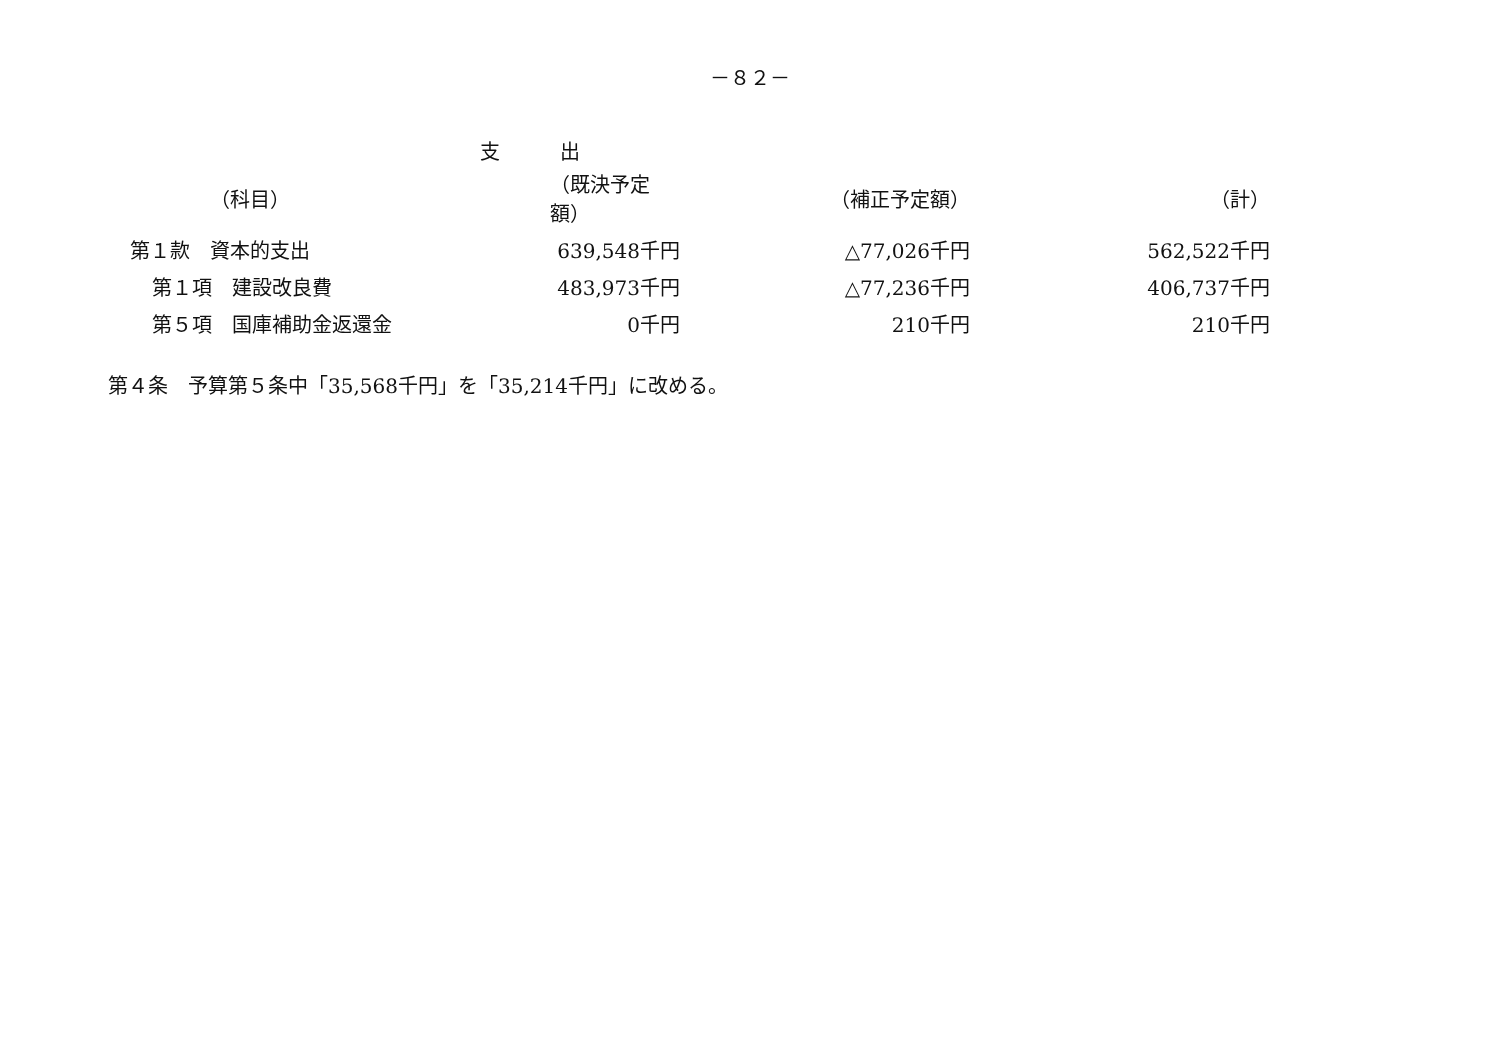－８２－
支出
| （科目） | （既決予定額） | （補正予定額） | （計） |
| --- | --- | --- | --- |
| 第１款 資本的支出 | 639,548千円 | △77,026千円 | 562,522千円 |
| 第１項 建設改良費 | 483,973千円 | △77,236千円 | 406,737千円 |
| 第５項 国庫補助金返還金 | 0千円 | 210千円 | 210千円 |
第４条　予算第５条中「35,568千円」を「35,214千円」に改める。